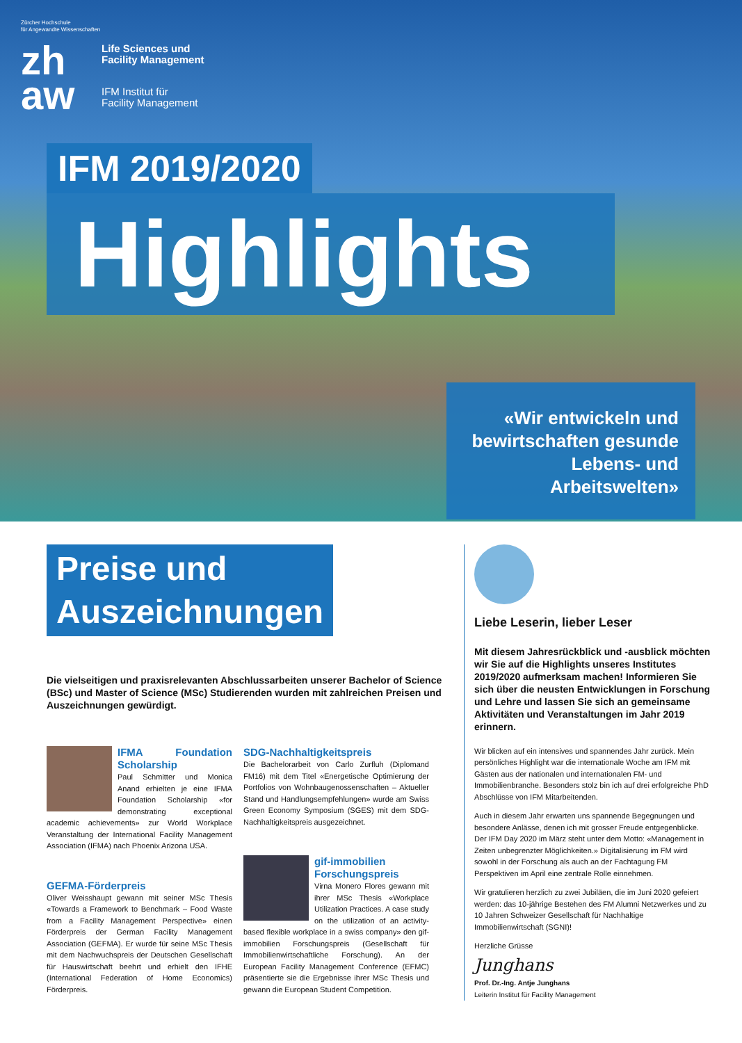Zürcher Hochschule
für Angewandte Wissenschaften
zh
aw
Life Sciences und
Facility Management
IFM Institut für
Facility Management
IFM 2019/2020
Highlights
«Wir entwickeln und bewirtschaften gesunde Lebens- und Arbeitswelten»
Preise und
Auszeichnungen
Die vielseitigen und praxisrelevanten Abschlussarbeiten unserer Bachelor of Science (BSc) und Master of Science (MSc) Studierenden wurden mit zahlreichen Preisen und Auszeichnungen gewürdigt.
IFMA Foundation Scholarship
Paul Schmitter und Monica Anand erhielten je eine IFMA Foundation Scholarship «for demonstrating exceptional academic achievements» zur World Workplace Veranstaltung der International Facility Management Association (IFMA) nach Phoenix Arizona USA.
GEFMA-Förderpreis
Oliver Weisshaupt gewann mit seiner MSc Thesis «Towards a Framework to Benchmark – Food Waste from a Facility Management Perspective» einen Förderpreis der German Facility Management Association (GEFMA). Er wurde für seine MSc Thesis mit dem Nachwuchspreis der Deutschen Gesellschaft für Hauswirtschaft beehrt und erhielt den IFHE (International Federation of Home Economics) Förderpreis.
SDG-Nachhaltigkeitspreis
Die Bachelorarbeit von Carlo Zurfluh (Diplomand FM16) mit dem Titel «Energetische Optimierung der Portfolios von Wohnbaugenossenschaften – Aktueller Stand und Handlungsempfehlungen» wurde am Swiss Green Economy Symposium (SGES) mit dem SDG-Nachhaltigkeitspreis ausgezeichnet.
gif-immobilien Forschungspreis
Virna Monero Flores gewann mit ihrer MSc Thesis «Workplace Utilization Practices. A case study on the utilization of an activity-based flexible workplace in a swiss company» den gif-immobilien Forschungspreis (Gesellschaft für Immobilienwirtschaftliche Forschung). An der European Facility Management Conference (EFMC) präsentierte sie die Ergebnisse ihrer MSc Thesis und gewann die European Student Competition.
Liebe Leserin, lieber Leser
Mit diesem Jahresrückblick und -ausblick möchten wir Sie auf die Highlights unseres Institutes 2019/2020 aufmerksam machen! Informieren Sie sich über die neusten Entwicklungen in Forschung und Lehre und lassen Sie sich an gemeinsame Aktivitäten und Veranstaltungen im Jahr 2019 erinnern.
Wir blicken auf ein intensives und spannendes Jahr zurück. Mein persönliches Highlight war die internationale Woche am IFM mit Gästen aus der nationalen und internationalen FM- und Immobilienbranche. Besonders stolz bin ich auf drei erfolgreiche PhD Abschlüsse von IFM Mitarbeitenden.
Auch in diesem Jahr erwarten uns spannende Begegnungen und besondere Anlässe, denen ich mit grosser Freude entgegenblicke. Der IFM Day 2020 im März steht unter dem Motto: «Management in Zeiten unbegrenzter Möglichkeiten.» Digitalisierung im FM wird sowohl in der Forschung als auch an der Fachtagung FM Perspektiven im April eine zentrale Rolle einnehmen.
Wir gratulieren herzlich zu zwei Jubiläen, die im Juni 2020 gefeiert werden: das 10-jährige Bestehen des FM Alumni Netzwerkes und zu 10 Jahren Schweizer Gesellschaft für Nachhaltige Immobilienwirtschaft (SGNI)!
Herzliche Grüsse
Junghans
Prof. Dr.-Ing. Antje Junghans
Leiterin Institut für Facility Management